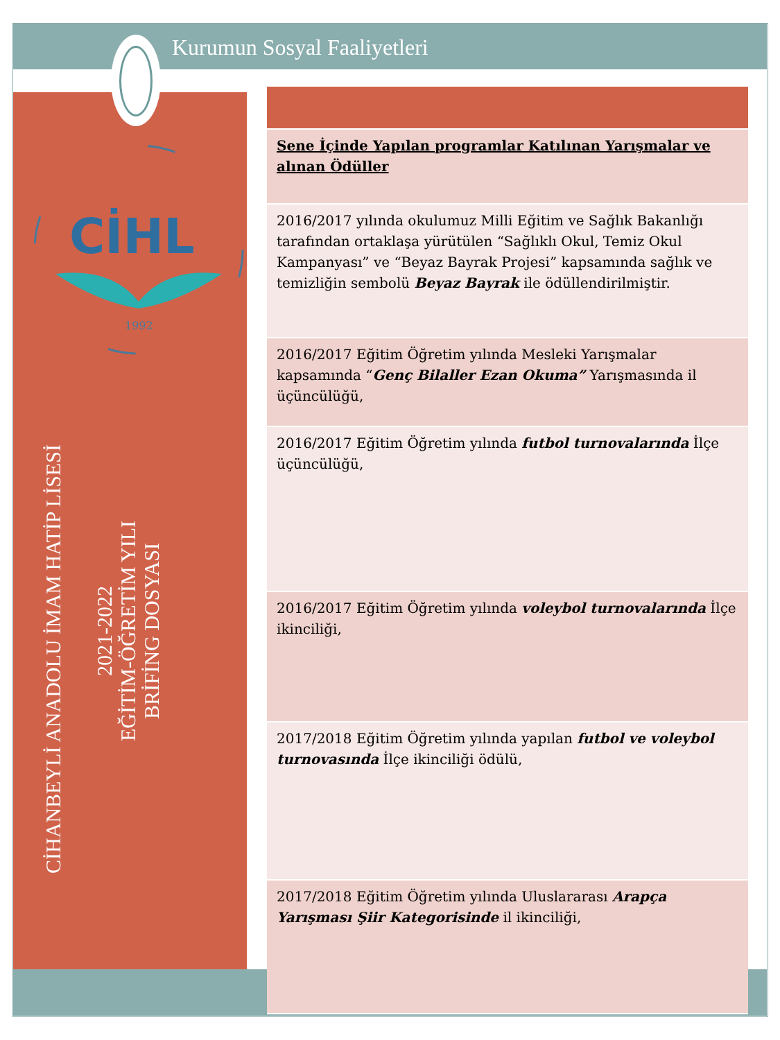Kurumun Sosyal Faaliyetleri
CİHL
1992
CİHANBEYLİ ANADOLU İMAM HATİP LİSESİ
2021-2022
EĞİTİM-ÖĞRETİM YILI
BRİFİNG DOSYASI
| Sene İçinde Yapılan programlar Katılınan Yarışmalar ve alınan Ödüller |
| 2016/2017 yılında okulumuz Milli Eğitim ve Sağlık Bakanlığı tarafından ortaklaşa yürütülen “Sağlıklı Okul, Temiz Okul Kampanyası” ve “Beyaz Bayrak Projesi” kapsamında sağlık ve temizliğin sembolü Beyaz Bayrak ile ödüllendirilmiştir. |
| 2016/2017 Eğitim Öğretim yılında Mesleki Yarışmalar kapsamında “ Genç Bilaller Ezan Okuma” Yarışmasında il üçüncülüğü, |
| 2016/2017 Eğitim Öğretim yılında futbol turnovalarında İlçe üçüncülüğü, |
| 2016/2017 Eğitim Öğretim yılında voleybol turnovalarında İlçe ikinciliği, |
| 2017/2018 Eğitim Öğretim yılında yapılan futbol ve voleybol turnovasında İlçe ikinciliği ödülü, |
| 2017/2018 Eğitim Öğretim yılında Uluslararası Arapça Yarışması Şiir Kategorisinde il ikinciliği, |